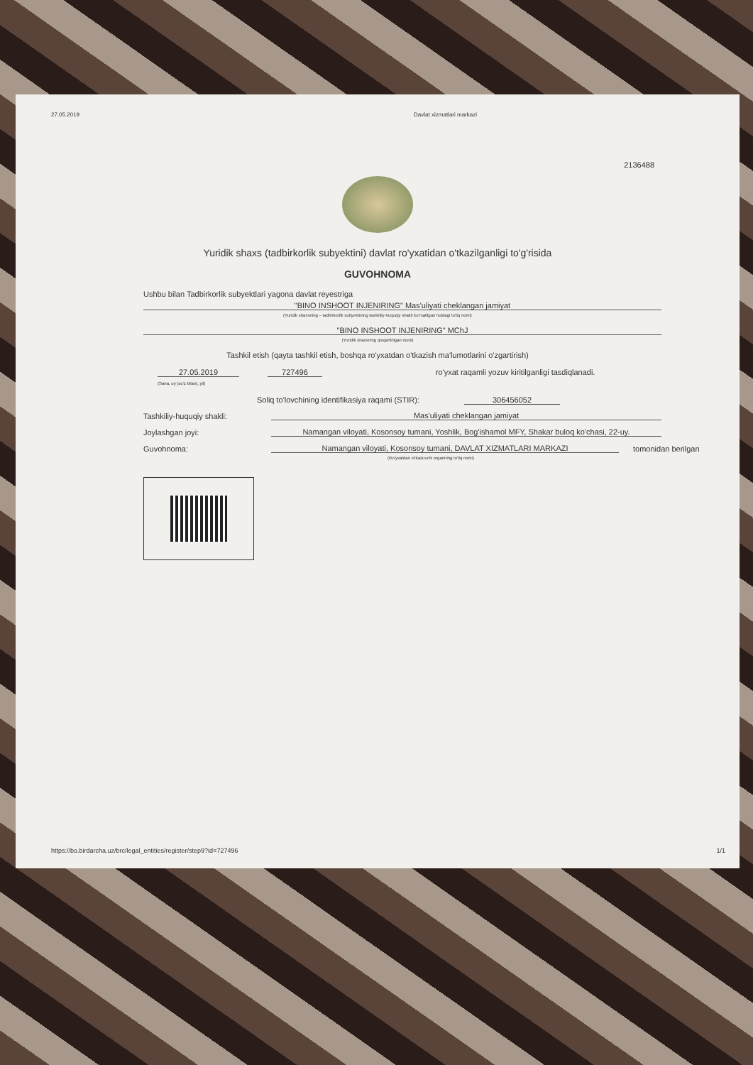27.05.2019 Davlat xizmatlari markazi
2136488
Yuridik shaxs (tadbirkorlik subyektini) davlat ro'yxatidan o'tkazilganligi to'g'risida
GUVOHNOMA
Ushbu bilan Tadbirkorlik subyektlari yagona davlat reyestriga
"BINO INSHOOT INJENIRING" Mas'uliyati cheklangan jamiyat
(Yuridik shaxsning – tadbirkorlik subyektining tashkiliy-huquqiy shakli ko'rsatilgan holdagi to'liq nomi)
"BINO INSHOOT INJENIRING" MChJ
(Yuridik shaxsning qisqartirilgan nomi)
Tashkil etish (qayta tashkil etish, boshqa ro'yxatdan o'tkazish ma'lumotlarini o'zgartirish)
27.05.2019 727496 ro'yxat raqamli yozuv kiritilganligi tasdiqlanadi.
(Sana, oy (so'z bilan), yil)
Soliq to'lovchining identifikasiya raqami (STIR): 306456052
Tashkiliy-huquqiy shakli: Mas'uliyati cheklangan jamiyat
Joylashgan joyi: Namangan viloyati, Kosonsoy tumani, Yoshlik, Bog'ishamol MFY, Shakar buloq ko'chasi, 22-uy.
Guvohnoma: Namangan viloyati, Kosonsoy tumani, DAVLAT XIZMATLARI MARKAZI tomonidan berilgan
(Ro'yxatdan o'tkazuvchi organning to'liq nomi)
https://bo.birdarcha.uz/brc/legal_entities/register/step9?id=727496 1/1